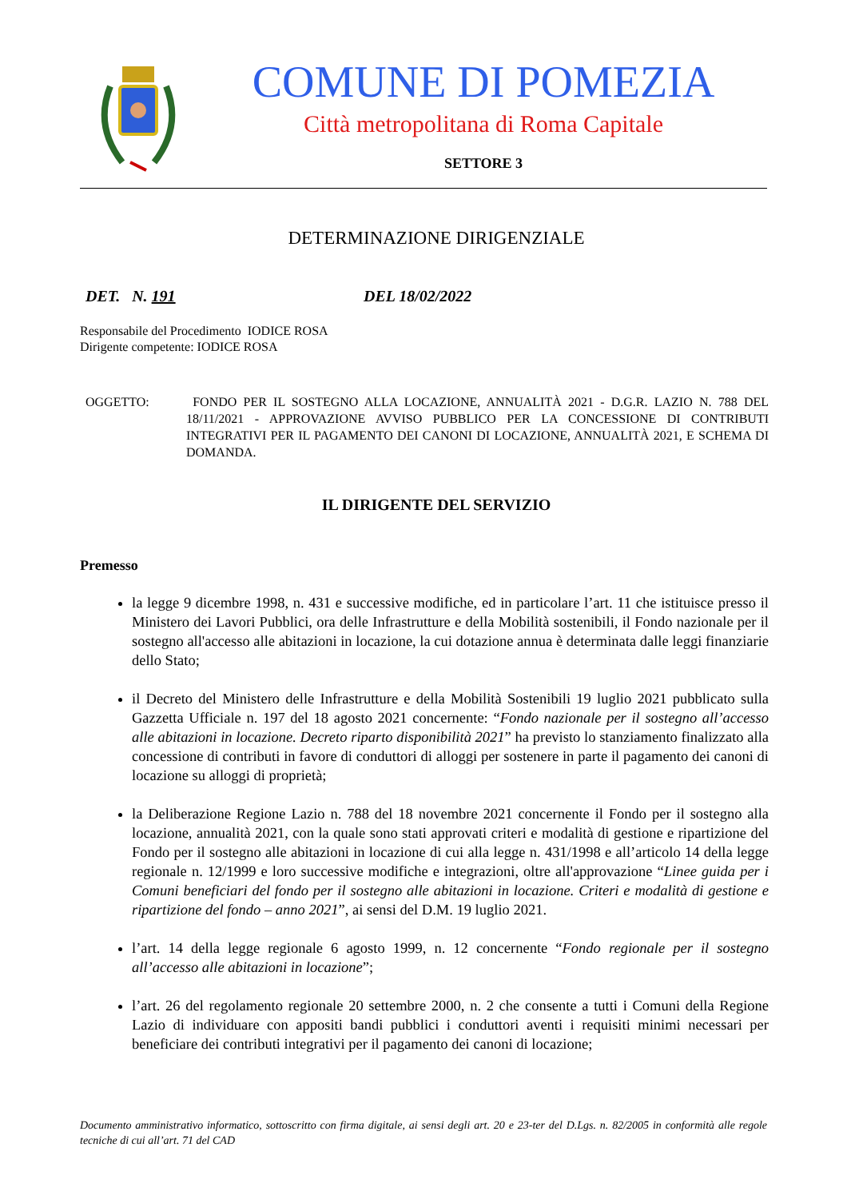COMUNE DI POMEZIA
Città metropolitana di Roma Capitale
SETTORE 3
DETERMINAZIONE DIRIGENZIALE
DET. N. 191 DEL 18/02/2022
Responsabile del Procedimento IODICE ROSA
Dirigente competente: IODICE ROSA
OGGETTO: FONDO PER IL SOSTEGNO ALLA LOCAZIONE, ANNUALITÀ 2021 - D.G.R. LAZIO N. 788 DEL 18/11/2021 - APPROVAZIONE AVVISO PUBBLICO PER LA CONCESSIONE DI CONTRIBUTI INTEGRATIVI PER IL PAGAMENTO DEI CANONI DI LOCAZIONE, ANNUALITÀ 2021, E SCHEMA DI DOMANDA.
IL DIRIGENTE DEL SERVIZIO
Premesso
la legge 9 dicembre 1998, n. 431 e successive modifiche, ed in particolare l’art. 11 che istituisce presso il Ministero dei Lavori Pubblici, ora delle Infrastrutture e della Mobilità sostenibili, il Fondo nazionale per il sostegno all'accesso alle abitazioni in locazione, la cui dotazione annua è determinata dalle leggi finanziarie dello Stato;
il Decreto del Ministero delle Infrastrutture e della Mobilità Sostenibili 19 luglio 2021 pubblicato sulla Gazzetta Ufficiale n. 197 del 18 agosto 2021 concernente: “Fondo nazionale per il sostegno all’accesso alle abitazioni in locazione. Decreto riparto disponibilità 2021” ha previsto lo stanziamento finalizzato alla concessione di contributi in favore di conduttori di alloggi per sostenere in parte il pagamento dei canoni di locazione su alloggi di proprietà;
la Deliberazione Regione Lazio n. 788 del 18 novembre 2021 concernente il Fondo per il sostegno alla locazione, annualità 2021, con la quale sono stati approvati criteri e modalità di gestione e ripartizione del Fondo per il sostegno alle abitazioni in locazione di cui alla legge n. 431/1998 e all’articolo 14 della legge regionale n. 12/1999 e loro successive modifiche e integrazioni, oltre all'approvazione “Linee guida per i Comuni beneficiari del fondo per il sostegno alle abitazioni in locazione. Criteri e modalità di gestione e ripartizione del fondo – anno 2021”, ai sensi del D.M. 19 luglio 2021.
l’art. 14 della legge regionale 6 agosto 1999, n. 12 concernente “Fondo regionale per il sostegno all’accesso alle abitazioni in locazione”;
l’art. 26 del regolamento regionale 20 settembre 2000, n. 2 che consente a tutti i Comuni della Regione Lazio di individuare con appositi bandi pubblici i conduttori aventi i requisiti minimi necessari per beneficiare dei contributi integrativi per il pagamento dei canoni di locazione;
Documento amministrativo informatico, sottoscritto con firma digitale, ai sensi degli art. 20 e 23-ter del D.Lgs. n. 82/2005 in conformità alle regole tecniche di cui all’art. 71 del CAD